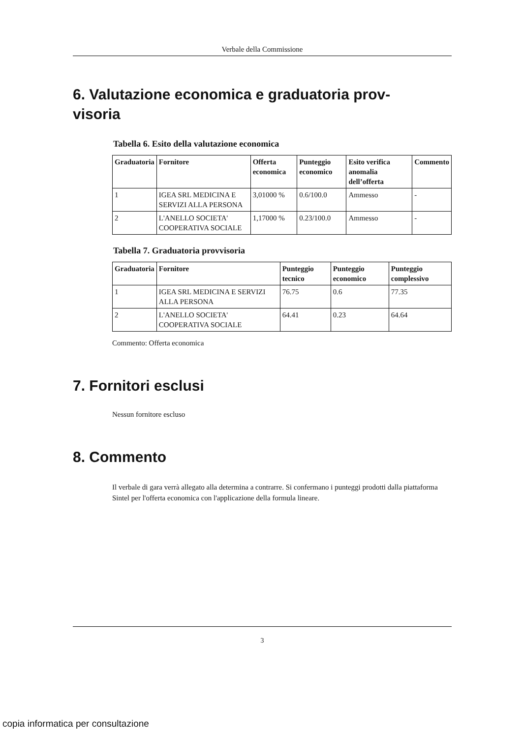Verbale della Commissione
6. Valutazione economica e graduatoria prov-
visoria
Tabella 6. Esito della valutazione economica
| Graduatoria | Fornitore | Offerta economica | Punteggio economico | Esito verifica anomalia dell’offerta | Commento |
| --- | --- | --- | --- | --- | --- |
| 1 | IGEA SRL MEDICINA E SERVIZI ALLA PERSONA | 3,01000 % | 0.6/100.0 | Ammesso | - |
| 2 | L'ANELLO SOCIETA' COOPERATIVA SOCIALE | 1,17000 % | 0.23/100.0 | Ammesso | - |
Tabella 7. Graduatoria provvisoria
| Graduatoria | Fornitore | Punteggio tecnico | Punteggio economico | Punteggio complessivo |
| --- | --- | --- | --- | --- |
| 1 | IGEA SRL MEDICINA E SERVIZI ALLA PERSONA | 76.75 | 0.6 | 77.35 |
| 2 | L'ANELLO SOCIETA' COOPERATIVA SOCIALE | 64.41 | 0.23 | 64.64 |
Commento: Offerta economica
7. Fornitori esclusi
Nessun fornitore escluso
8. Commento
Il verbale di gara verrà allegato alla determina a contrarre. Si confermano i punteggi prodotti dalla piattaforma Sintel per l'offerta economica con l'applicazione della formula lineare.
3
copia informatica per consultazione